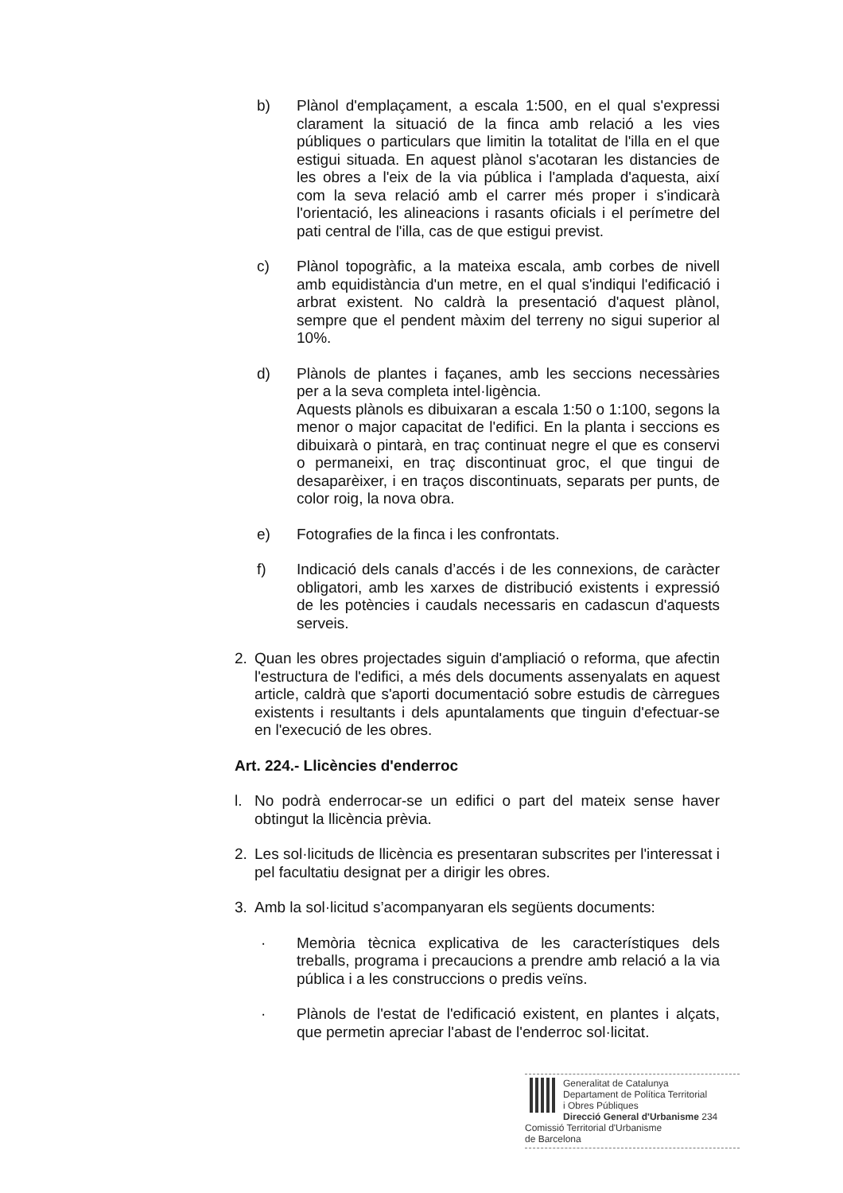b) Plànol d'emplaçament, a escala 1:500, en el qual s'expressi clarament la situació de la finca amb relació a les vies públiques o particulars que limitin la totalitat de l'illa en el que estigui situada. En aquest plànol s'acotaran les distancies de les obres a l'eix de la via pública i l'amplada d'aquesta, així com la seva relació amb el carrer més proper i s'indicarà l'orientació, les alineacions i rasants oficials i el perímetre del pati central de l'illa, cas de que estigui previst.
c) Plànol topogràfic, a la mateixa escala, amb corbes de nivell amb equidistància d'un metre, en el qual s'indiqui l'edificació i arbrat existent. No caldrà la presentació d'aquest plànol, sempre que el pendent màxim del terreny no sigui superior al 10%.
d) Plànols de plantes i façanes, amb les seccions necessàries per a la seva completa intel·ligència.
Aquests plànols es dibuixaran a escala 1:50 o 1:100, segons la menor o major capacitat de l'edifici. En la planta i seccions es dibuixarà o pintarà, en traç continuat negre el que es conservi o permaneixi, en traç discontinuat groc, el que tingui de desaparèixer, i en traços discontinuats, separats per punts, de color roig, la nova obra.
e) Fotografies de la finca i les confrontats.
f) Indicació dels canals d’accés i de les connexions, de caràcter obligatori, amb les xarxes de distribució existents i expressió de les potències i caudals necessaris en cadascun d'aquests serveis.
2. Quan les obres projectades siguin d'ampliació o reforma, que afectin l'estructura de l'edifici, a més dels documents assenyalats en aquest article, caldrà que s'aporti documentació sobre estudis de càrregues existents i resultants i dels apuntalaments que tinguin d'efectuar-se en l'execució de les obres.
Art. 224.- Llicències d'enderroc
l. No podrà enderrocar-se un edifici o part del mateix sense haver obtingut la llicència prèvia.
2. Les sol·licituds de llicència es presentaran subscrites per l'interessat i pel facultatiu designat per a dirigir les obres.
3. Amb la sol·licitud s’acompanyaran els següents documents:
· Memòria tècnica explicativa de les característiques dels treballs, programa i precaucions a prendre amb relació a la via pública i a les construccions o predis veïns.
· Plànols de l'estat de l'edificació existent, en plantes i alçats, que permetin apreciar l'abast de l'enderroc sol·licitat.
Generalitat de Catalunya
Departament de Política Territorial
i Obres Públiques
Direcció General d'Urbanisme 234
Comissió Territorial d'Urbanisme
de Barcelona